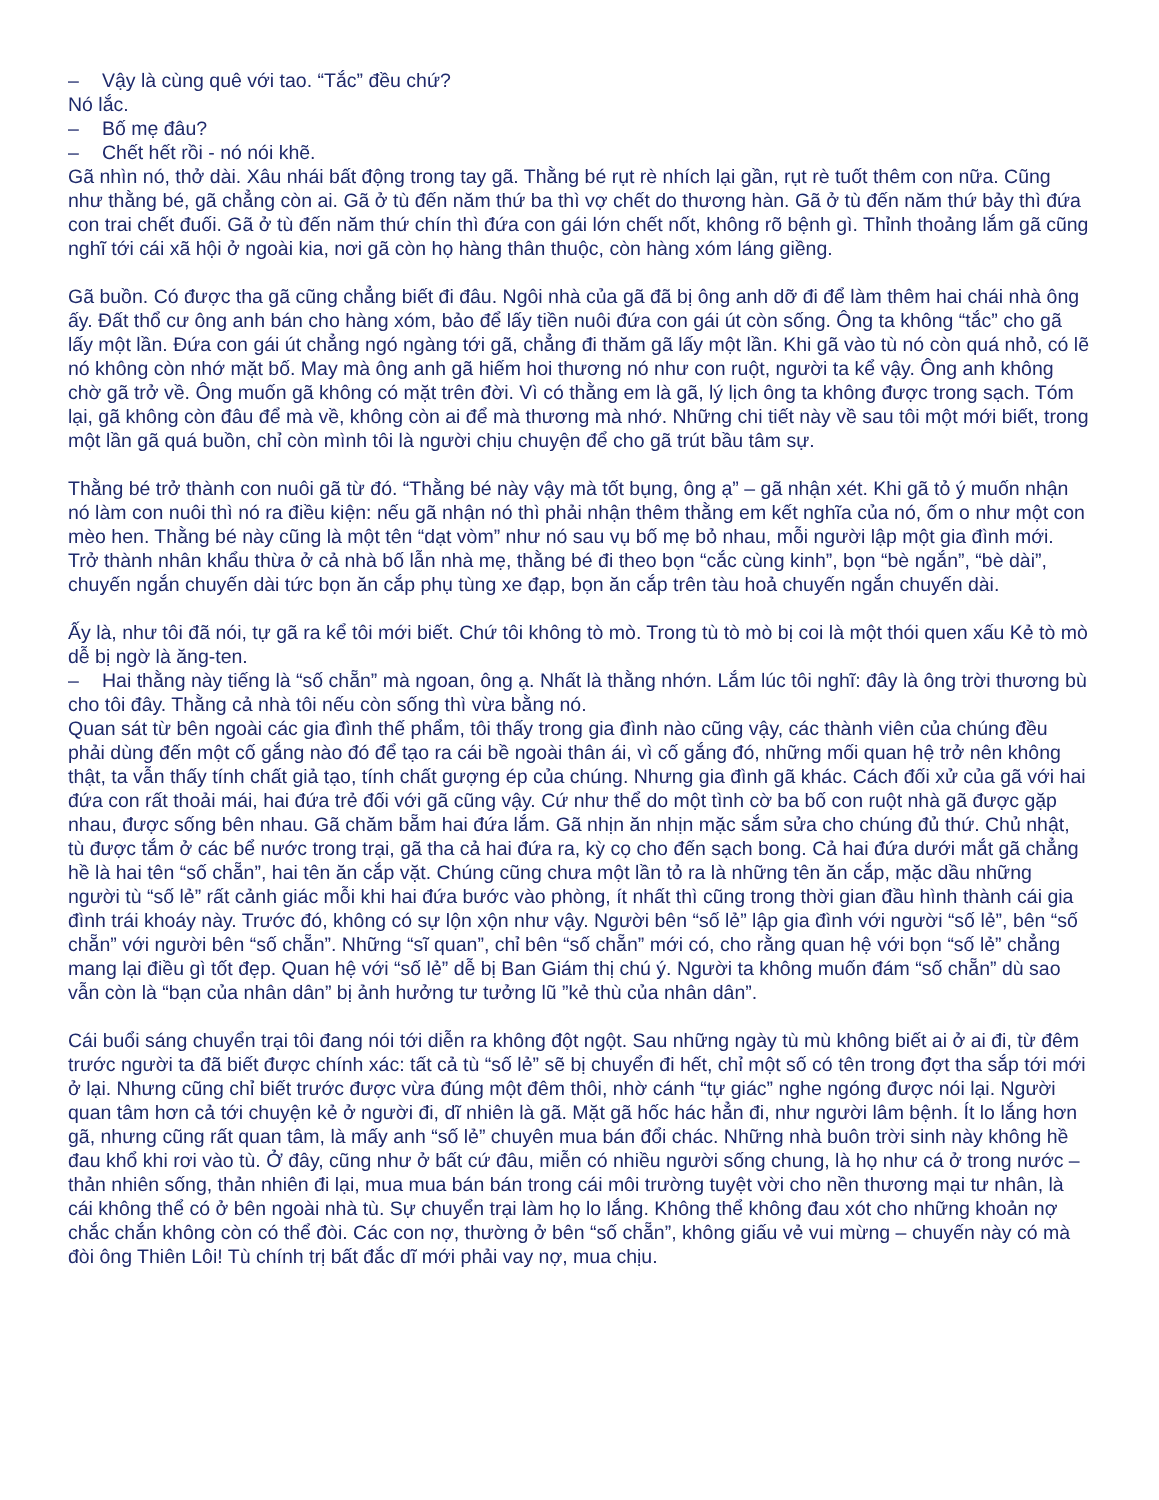– Vậy là cùng quê với tao. “Tắc” đều chứ?
Nó lắc.
– Bố mẹ đâu?
– Chết hết rồi - nó nói khẽ.
Gã nhìn nó, thở dài. Xâu nhái bất động trong tay gã. Thằng bé rụt rè nhích lại gần, rụt rè tuốt thêm con nữa. Cũng như thằng bé, gã chẳng còn ai. Gã ở tù đến năm thứ ba thì vợ chết do thương hàn. Gã ở tù đến năm thứ bảy thì đứa con trai chết đuối. Gã ở tù đến năm thứ chín thì đứa con gái lớn chết nốt, không rõ bệnh gì. Thỉnh thoảng lắm gã cũng nghĩ tới cái xã hội ở ngoài kia, nơi gã còn họ hàng thân thuộc, còn hàng xóm láng giềng.
Gã buồn. Có được tha gã cũng chẳng biết đi đâu. Ngôi nhà của gã đã bị ông anh dỡ đi để làm thêm hai chái nhà ông ấy. Đất thổ cư ông anh bán cho hàng xóm, bảo để lấy tiền nuôi đứa con gái út còn sống. Ông ta không “tắc” cho gã lấy một lần. Đứa con gái út chẳng ngó ngàng tới gã, chẳng đi thăm gã lấy một lần. Khi gã vào tù nó còn quá nhỏ, có lẽ nó không còn nhớ mặt bố. May mà ông anh gã hiếm hoi thương nó như con ruột, người ta kể vậy. Ông anh không chờ gã trở về. Ông muốn gã không có mặt trên đời. Vì có thằng em là gã, lý lịch ông ta không được trong sạch. Tóm lại, gã không còn đâu để mà về, không còn ai để mà thương mà nhớ. Những chi tiết này về sau tôi một mới biết, trong một lần gã quá buồn, chỉ còn mình tôi là người chịu chuyện để cho gã trút bầu tâm sự.
Thằng bé trở thành con nuôi gã từ đó. “Thằng bé này vậy mà tốt bụng, ông ạ” – gã nhận xét. Khi gã tỏ ý muốn nhận nó làm con nuôi thì nó ra điều kiện: nếu gã nhận nó thì phải nhận thêm thằng em kết nghĩa của nó, ốm o như một con mèo hen. Thằng bé này cũng là một tên “dạt vòm” như nó sau vụ bố mẹ bỏ nhau, mỗi người lập một gia đình mới. Trở thành nhân khẩu thừa ở cả nhà bố lẫn nhà mẹ, thằng bé đi theo bọn “cắc cùng kinh”, bọn “bè ngắn”, “bè dài”, chuyến ngắn chuyến dài tức bọn ăn cắp phụ tùng xe đạp, bọn ăn cắp trên tàu hoả chuyến ngắn chuyến dài.
Ấy là, như tôi đã nói, tự gã ra kể tôi mới biết. Chứ tôi không tò mò. Trong tù tò mò bị coi là một thói quen xấu Kẻ tò mò dễ bị ngờ là ăng-ten.
– Hai thằng này tiếng là “số chẵn” mà ngoan, ông ạ. Nhất là thằng nhớn. Lắm lúc tôi nghĩ: đây là ông trời thương bù cho tôi đây. Thằng cả nhà tôi nếu còn sống thì vừa bằng nó.
Quan sát từ bên ngoài các gia đình thế phẩm, tôi thấy trong gia đình nào cũng vậy, các thành viên của chúng đều phải dùng đến một cố gắng nào đó để tạo ra cái bề ngoài thân ái, vì cố gắng đó, những mối quan hệ trở nên không thật, ta vẫn thấy tính chất giả tạo, tính chất gượng ép của chúng. Nhưng gia đình gã khác. Cách đối xử của gã với hai đứa con rất thoải mái, hai đứa trẻ đối với gã cũng vậy. Cứ như thể do một tình cờ ba bố con ruột nhà gã được gặp nhau, được sống bên nhau. Gã chăm bẵm hai đứa lắm. Gã nhịn ăn nhịn mặc sắm sửa cho chúng đủ thứ. Chủ nhật, tù được tắm ở các bể nước trong trại, gã tha cả hai đứa ra, kỳ cọ cho đến sạch bong. Cả hai đứa dưới mắt gã chẳng hề là hai tên “số chẵn”, hai tên ăn cắp vặt. Chúng cũng chưa một lần tỏ ra là những tên ăn cắp, mặc dầu những người tù “số lẻ” rất cảnh giác mỗi khi hai đứa bước vào phòng, ít nhất thì cũng trong thời gian đầu hình thành cái gia đình trái khoáy này. Trước đó, không có sự lộn xộn như vậy. Người bên “số lẻ” lập gia đình với người “số lẻ”, bên “số chẵn” với người bên “số chẵn”. Những “sĩ quan”, chỉ bên “số chẵn” mới có, cho rằng quan hệ với bọn “số lẻ” chẳng mang lại điều gì tốt đẹp. Quan hệ với “số lẻ” dễ bị Ban Giám thị chú ý. Người ta không muốn đám “số chẵn” dù sao vẫn còn là “bạn của nhân dân” bị ảnh hưởng tư tưởng lũ ”kẻ thù của nhân dân”.
Cái buổi sáng chuyển trại tôi đang nói tới diễn ra không đột ngột. Sau những ngày tù mù không biết ai ở ai đi, từ đêm trước người ta đã biết được chính xác: tất cả tù “số lẻ” sẽ bị chuyển đi hết, chỉ một số có tên trong đợt tha sắp tới mới ở lại. Nhưng cũng chỉ biết trước được vừa đúng một đêm thôi, nhờ cánh “tự giác” nghe ngóng được nói lại. Người quan tâm hơn cả tới chuyện kẻ ở người đi, dĩ nhiên là gã. Mặt gã hốc hác hẳn đi, như người lâm bệnh. Ít lo lắng hơn gã, nhưng cũng rất quan tâm, là mấy anh “số lẻ” chuyên mua bán đổi chác. Những nhà buôn trời sinh này không hề đau khổ khi rơi vào tù. Ở đây, cũng như ở bất cứ đâu, miễn có nhiều người sống chung, là họ như cá ở trong nước – thản nhiên sống, thản nhiên đi lại, mua mua bán bán trong cái môi trường tuyệt vời cho nền thương mại tư nhân, là cái không thể có ở bên ngoài nhà tù. Sự chuyển trại làm họ lo lắng. Không thể không đau xót cho những khoản nợ chắc chắn không còn có thể đòi. Các con nợ, thường ở bên “số chẵn”, không giấu vẻ vui mừng – chuyến này có mà đòi ông Thiên Lôi! Tù chính trị bất đắc dĩ mới phải vay nợ, mua chịu.